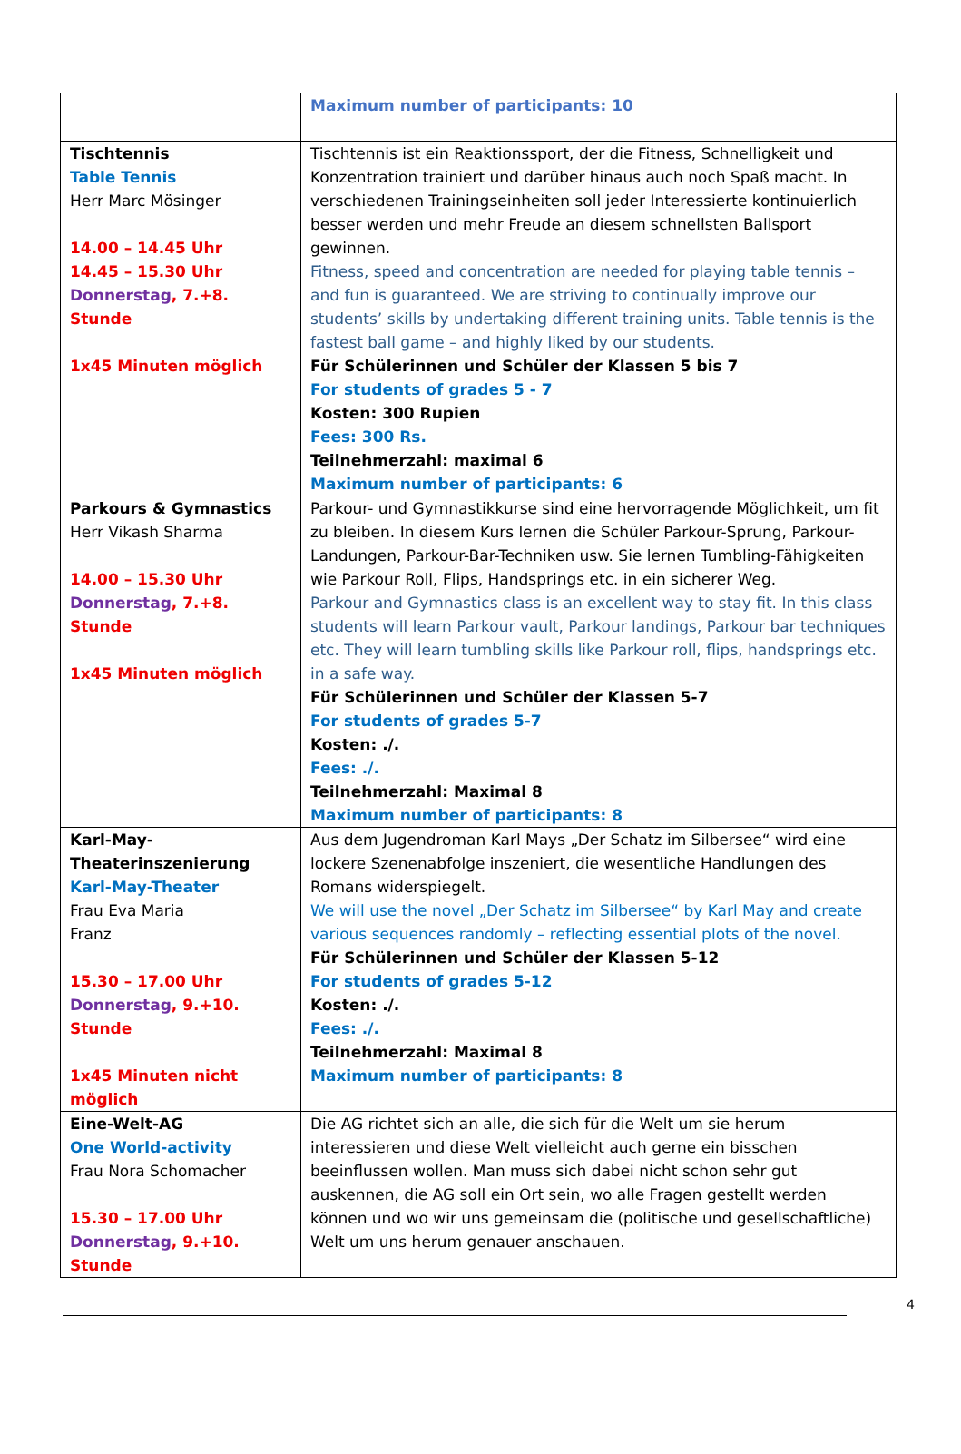| | Maximum number of participants: 10 |
| Tischtennis Table Tennis Herr Marc Mösinger 14.00 – 14.45 Uhr 14.45 – 15.30 Uhr Donnerstag , 7.+8. Stunde 1x45 Minuten möglich | Tischtennis ist ein Reaktionssport, der die Fitness, Schnelligkeit und Konzentration trainiert und darüber hinaus auch noch Spaß macht. In verschiedenen Trainingseinheiten soll jeder Interessierte kontinuierlich besser werden und mehr Freude an diesem schnellsten Ballsport gewinnen. Fitness, speed and concentration are needed for playing table tennis – and fun is guaranteed. We are striving to continually improve our students’ skills by undertaking different training units. Table tennis is the fastest ball game – and highly liked by our students. Für Schülerinnen und Schüler der Klassen 5 bis 7 For students of grades 5 - 7 Kosten: 300 Rupien Fees: 300 Rs. Teilnehmerzahl: maximal 6 Maximum number of participants: 6 |
| Parkours & Gymnastics Herr Vikash Sharma 14.00 – 15.30 Uhr Donnerstag , 7.+8. Stunde 1x45 Minuten möglich | Parkour- und Gymnastikkurse sind eine hervorragende Möglichkeit, um fit zu bleiben. In diesem Kurs lernen die Schüler Parkour-Sprung, Parkour-Landungen, Parkour-Bar-Techniken usw. Sie lernen Tumbling-Fähigkeiten wie Parkour Roll, Flips, Handsprings etc. in ein sicherer Weg. Parkour and Gymnastics class is an excellent way to stay fit. In this class students will learn Parkour vault, Parkour landings, Parkour bar techniques etc. They will learn tumbling skills like Parkour roll, flips, handsprings etc. in a safe way. Für Schülerinnen und Schüler der Klassen 5-7 For students of grades 5-7 Kosten: ./. Fees: ./. Teilnehmerzahl: Maximal 8 Maximum number of participants: 8 |
| Karl-May- Theaterinszenierung Karl-May-Theater Frau Eva Maria Franz 15.30 – 17.00 Uhr Donnerstag , 9.+10. Stunde 1x45 Minuten nicht möglich | Aus dem Jugendroman Karl Mays „Der Schatz im Silbersee“ wird eine lockere Szenenabfolge inszeniert, die wesentliche Handlungen des Romans widerspiegelt. We will use the novel „Der Schatz im Silbersee“ by Karl May and create various sequences randomly – reflecting essential plots of the novel. Für Schülerinnen und Schüler der Klassen 5-12 For students of grades 5-12 Kosten: ./. Fees: ./. Teilnehmerzahl: Maximal 8 Maximum number of participants: 8 |
| Eine-Welt-AG One World-activity Frau Nora Schomacher 15.30 – 17.00 Uhr Donnerstag , 9.+10. Stunde | Die AG richtet sich an alle, die sich für die Welt um sie herum interessieren und diese Welt vielleicht auch gerne ein bisschen beeinflussen wollen. Man muss sich dabei nicht schon sehr gut auskennen, die AG soll ein Ort sein, wo alle Fragen gestellt werden können und wo wir uns gemeinsam die (politische und gesellschaftliche) Welt um uns herum genauer anschauen. |
4